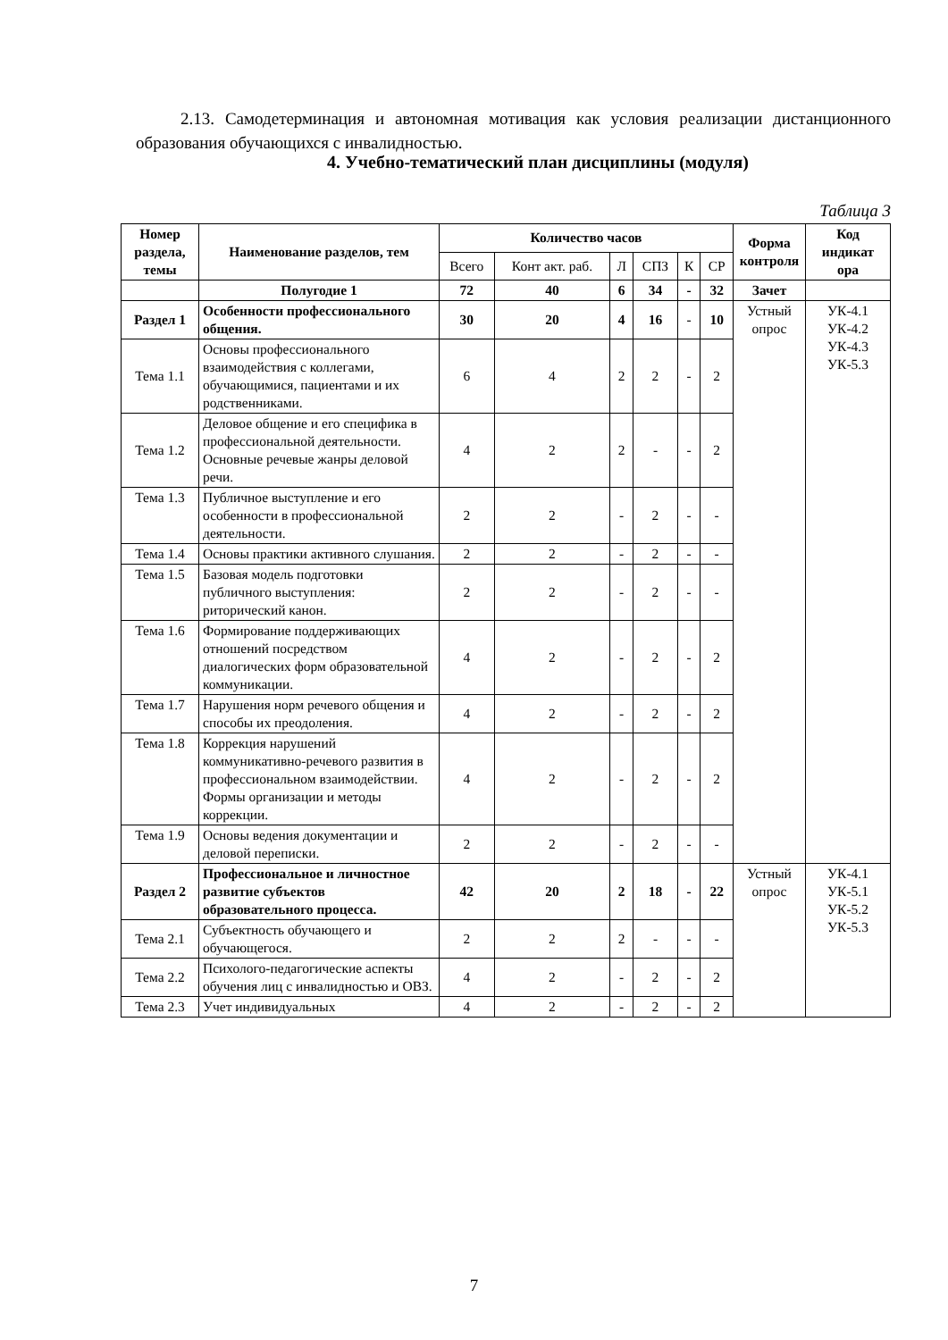2.13. Самодетерминация и автономная мотивация как условия реализации дистанционного образования обучающихся с инвалидностью.
4. Учебно-тематический план дисциплины (модуля)
Таблица 3
| Номер раздела, темы | Наименование разделов, тем | Количество часов | | | | | | Форма контроля | Код индикат ора |
| --- | --- | --- | --- | --- | --- | --- | --- | --- | --- |
| | | Всего | Конт акт. раб. | Л | СПЗ | К | СР | | |
| | Полугодие 1 | 72 | 40 | 6 | 34 | - | 32 | Зачет | |
| Раздел 1 | Особенности профессионального общения. | 30 | 20 | 4 | 16 | - | 10 | Устный опрос | УК-4.1 УК-4.2 УК-4.3 УК-5.3 |
| Тема 1.1 | Основы профессионального взаимодействия с коллегами, обучающимися, пациентами и их родственниками. | 6 | 4 | 2 | 2 | - | 2 | | |
| Тема 1.2 | Деловое общение и его специфика в профессиональной деятельности. Основные речевые жанры деловой речи. | 4 | 2 | 2 | - | - | 2 | | |
| Тема 1.3 | Публичное выступление и его особенности в профессиональной деятельности. | 2 | 2 | - | 2 | - | - | | |
| Тема 1.4 | Основы практики активного слушания. | 2 | 2 | - | 2 | - | - | | |
| Тема 1.5 | Базовая модель подготовки публичного выступления: риторический канон. | 2 | 2 | - | 2 | - | - | | |
| Тема 1.6 | Формирование поддерживающих отношений посредством диалогических форм образовательной коммуникации. | 4 | 2 | - | 2 | - | 2 | | |
| Тема 1.7 | Нарушения норм речевого общения и способы их преодоления. | 4 | 2 | - | 2 | - | 2 | | |
| Тема 1.8 | Коррекция нарушений коммуникативно-речевого развития в профессиональном взаимодействии. Формы организации и методы коррекции. | 4 | 2 | - | 2 | - | 2 | | |
| Тема 1.9 | Основы ведения документации и деловой переписки. | 2 | 2 | - | 2 | - | - | | |
| Раздел 2 | Профессиональное и личностное развитие субъектов образовательного процесса. | 42 | 20 | 2 | 18 | - | 22 | Устный опрос | УК-4.1 УК-5.1 УК-5.2 УК-5.3 |
| Тема 2.1 | Субъектность обучающего и обучающегося. | 2 | 2 | 2 | - | - | - | | |
| Тема 2.2 | Психолого-педагогические аспекты обучения лиц с инвалидностью и ОВЗ. | 4 | 2 | - | 2 | - | 2 | | |
| Тема 2.3 | Учет индивидуальных | 4 | 2 | - | 2 | - | 2 | | |
7